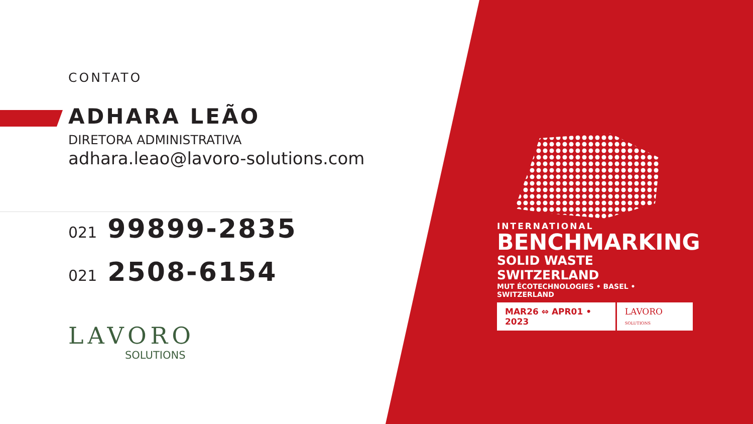CONTATO
ADHARA LEÃO
DIRETORA ADMINISTRATIVA
adhara.leao@lavoro-solutions.com
021 99899-2835
021 2508-6154
LAVORO
SOLUTIONS
INTERNATIONAL
BENCHMARKING
SOLID WASTE SWITZERLAND
MUT ÉCOTECHNOLOGIES • BASEL • SWITZERLAND
MAR26 ⇔ APR01 • 2023 LAVORO SOLUTIONS